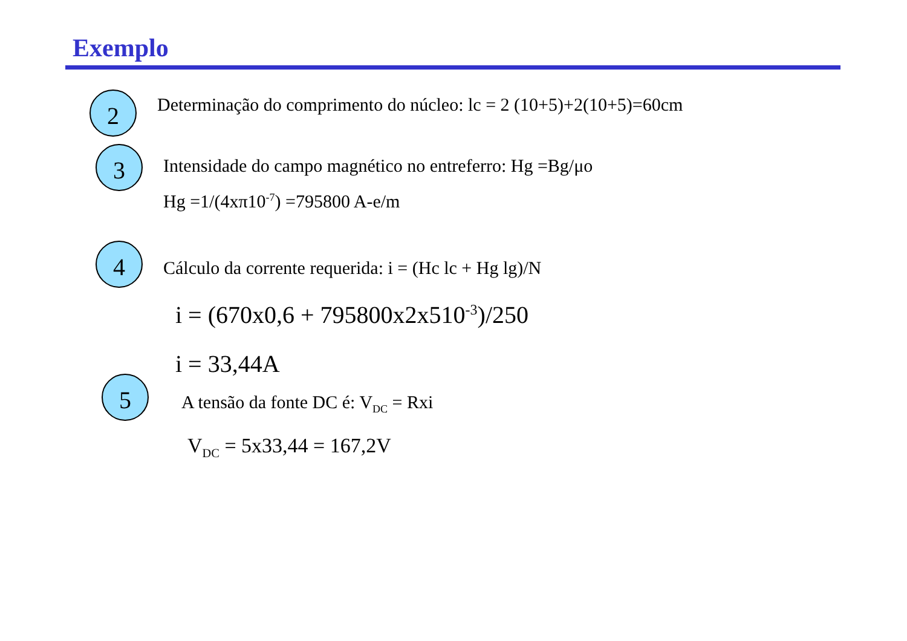Exemplo
2 Determinação do comprimento do núcleo: lc = 2 (10+5)+2(10+5)=60cm
3 Intensidade do campo magnético no entreferro: Hg =Bg/μo
Hg =1/(4xπ10<sup>-7</sup>) =795800 A-e/m
4 Cálculo da corrente requerida: i = (Hc lc + Hg lg)/N
i = (670x0,6 + 795800x2x510<sup>-3</sup>)/250
i = 33,44A
5
A tensão da fonte DC é: V<sub>DC</sub> = Rxi
V<sub>DC</sub> = 5x33,44 = 167,2V